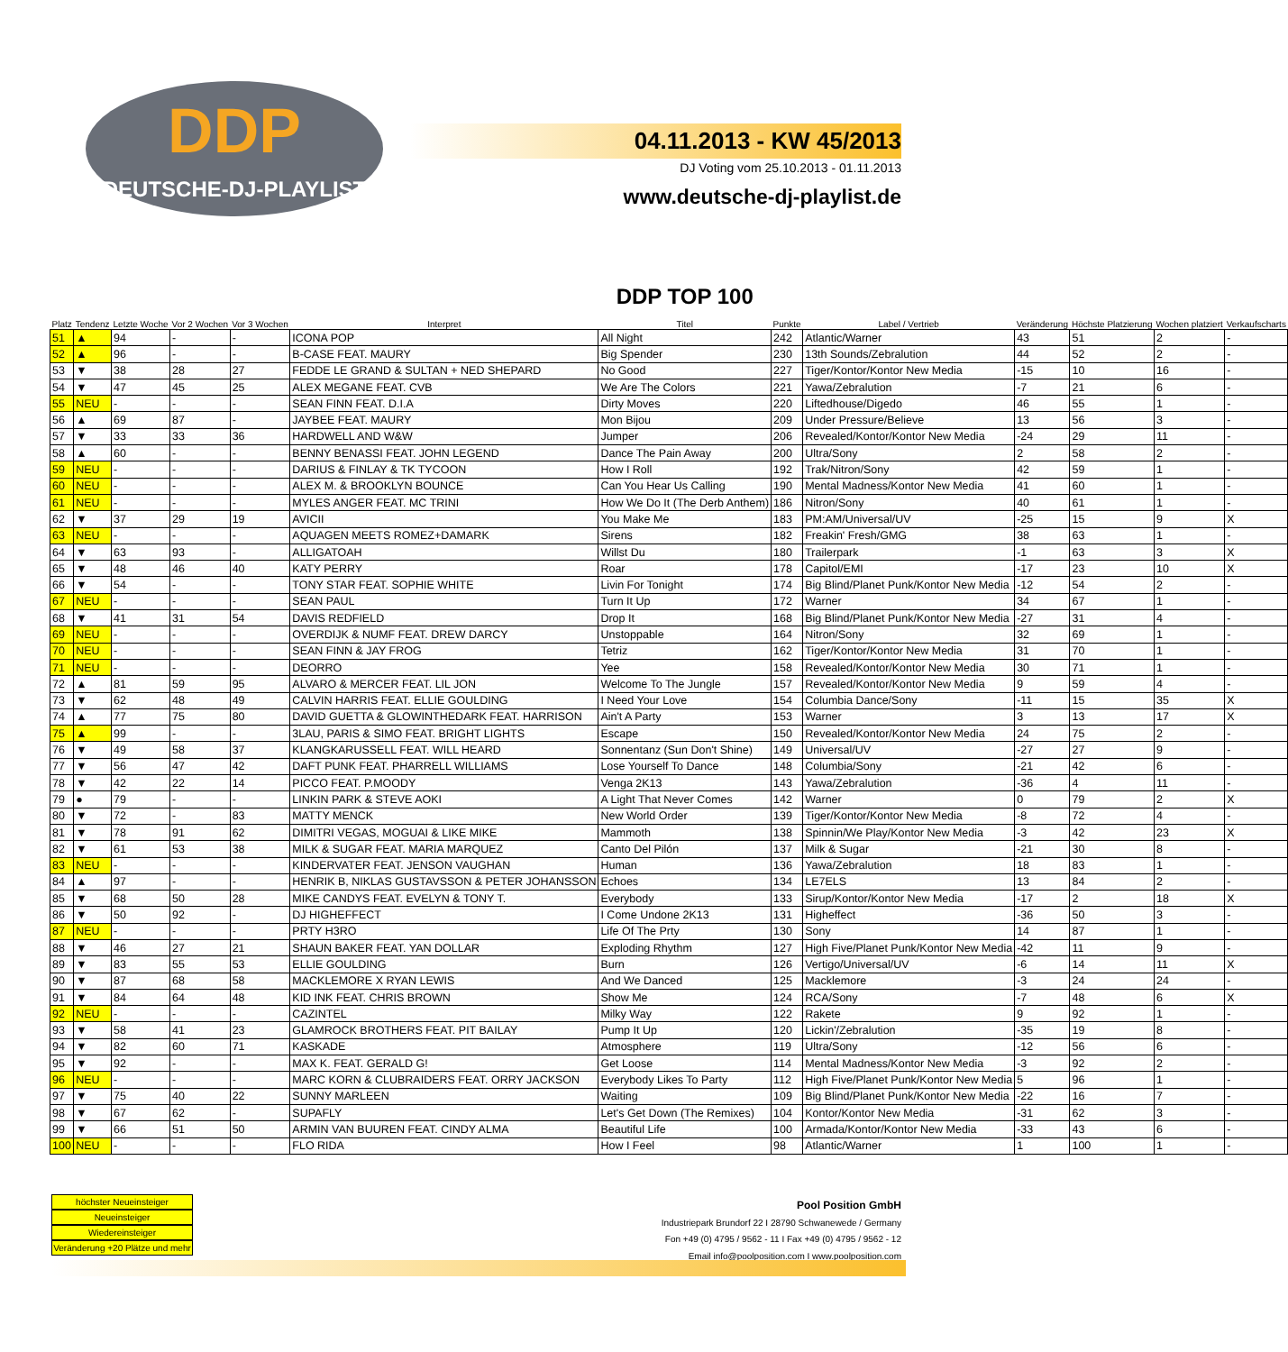DDP
DEUTSCHE-DJ-PLAYLIST
04.11.2013 - KW 45/2013
DJ Voting vom 25.10.2013 - 01.11.2013
www.deutsche-dj-playlist.de
| Platz | Tendenz | Letzte Woche | Vor 2 Wochen | Vor 3 Wochen | Interpret | DDP TOP 100 Titel | Punkte | Label / Vertrieb | Veränderung | Höchste Platzierung | Wochen platziert | Verkaufscharts |
| --- | --- | --- | --- | --- | --- | --- | --- | --- | --- | --- | --- | --- |
| 51 | ▲ | 94 | - | - | ICONA POP | All Night | 242 | Atlantic/Warner | 43 | 51 | 2 | - |
| 52 | ▲ | 96 | - | - | B-CASE FEAT. MAURY | Big Spender | 230 | 13th Sounds/Zebralution | 44 | 52 | 2 | - |
| 53 | ▼ | 38 | 28 | 27 | FEDDE LE GRAND & SULTAN + NED SHEPARD | No Good | 227 | Tiger/Kontor/Kontor New Media | -15 | 10 | 16 | - |
| 54 | ▼ | 47 | 45 | 25 | ALEX MEGANE FEAT. CVB | We Are The Colors | 221 | Yawa/Zebralution | -7 | 21 | 6 | - |
| 55 | NEU | - | - | - | SEAN FINN FEAT. D.I.A | Dirty Moves | 220 | Liftedhouse/Digedo | 46 | 55 | 1 | - |
| 56 | ▲ | 69 | 87 | - | JAYBEE FEAT. MAURY | Mon Bijou | 209 | Under Pressure/Believe | 13 | 56 | 3 | - |
| 57 | ▼ | 33 | 33 | 36 | HARDWELL AND W&W | Jumper | 206 | Revealed/Kontor/Kontor New Media | -24 | 29 | 11 | - |
| 58 | ▲ | 60 | - | - | BENNY BENASSI FEAT. JOHN LEGEND | Dance The Pain Away | 200 | Ultra/Sony | 2 | 58 | 2 | - |
| 59 | NEU | - | - | - | DARIUS & FINLAY & TK TYCOON | How I Roll | 192 | Trak/Nitron/Sony | 42 | 59 | 1 | - |
| 60 | NEU | - | - | - | ALEX M. & BROOKLYN BOUNCE | Can You Hear Us Calling | 190 | Mental Madness/Kontor New Media | 41 | 60 | 1 | - |
| 61 | NEU | - | - | - | MYLES ANGER FEAT. MC TRINI | How We Do It (The Derb Anthem) | 186 | Nitron/Sony | 40 | 61 | 1 | - |
| 62 | ▼ | 37 | 29 | 19 | AVICII | You Make Me | 183 | PM:AM/Universal/UV | -25 | 15 | 9 | X |
| 63 | NEU | - | - | - | AQUAGEN MEETS ROMEZ+DAMARK | Sirens | 182 | Freakin' Fresh/GMG | 38 | 63 | 1 | - |
| 64 | ▼ | 63 | 93 | - | ALLIGATOAH | Willst Du | 180 | Trailerpark | -1 | 63 | 3 | X |
| 65 | ▼ | 48 | 46 | 40 | KATY PERRY | Roar | 178 | Capitol/EMI | -17 | 23 | 10 | X |
| 66 | ▼ | 54 | - | - | TONY STAR FEAT. SOPHIE WHITE | Livin For Tonight | 174 | Big Blind/Planet Punk/Kontor New Media | -12 | 54 | 2 | - |
| 67 | NEU | - | - | - | SEAN PAUL | Turn It Up | 172 | Warner | 34 | 67 | 1 | - |
| 68 | ▼ | 41 | 31 | 54 | DAVIS REDFIELD | Drop It | 168 | Big Blind/Planet Punk/Kontor New Media | -27 | 31 | 4 | - |
| 69 | NEU | - | - | - | OVERDIJK & NUMF FEAT. DREW DARCY | Unstoppable | 164 | Nitron/Sony | 32 | 69 | 1 | - |
| 70 | NEU | - | - | - | SEAN FINN & JAY FROG | Tetriz | 162 | Tiger/Kontor/Kontor New Media | 31 | 70 | 1 | - |
| 71 | NEU | - | - | - | DEORRO | Yee | 158 | Revealed/Kontor/Kontor New Media | 30 | 71 | 1 | - |
| 72 | ▲ | 81 | 59 | 95 | ALVARO & MERCER FEAT. LIL JON | Welcome To The Jungle | 157 | Revealed/Kontor/Kontor New Media | 9 | 59 | 4 | - |
| 73 | ▼ | 62 | 48 | 49 | CALVIN HARRIS FEAT. ELLIE GOULDING | I Need Your Love | 154 | Columbia Dance/Sony | -11 | 15 | 35 | X |
| 74 | ▲ | 77 | 75 | 80 | DAVID GUETTA & GLOWINTHEDARK FEAT. HARRISON | Ain't A Party | 153 | Warner | 3 | 13 | 17 | X |
| 75 | ▲ | 99 | - | - | 3LAU, PARIS & SIMO FEAT. BRIGHT LIGHTS | Escape | 150 | Revealed/Kontor/Kontor New Media | 24 | 75 | 2 | - |
| 76 | ▼ | 49 | 58 | 37 | KLANGKARUSSELL FEAT. WILL HEARD | Sonnentanz (Sun Don't Shine) | 149 | Universal/UV | -27 | 27 | 9 | - |
| 77 | ▼ | 56 | 47 | 42 | DAFT PUNK FEAT. PHARRELL WILLIAMS | Lose Yourself To Dance | 148 | Columbia/Sony | -21 | 42 | 6 | - |
| 78 | ▼ | 42 | 22 | 14 | PICCO FEAT. P.MOODY | Venga 2K13 | 143 | Yawa/Zebralution | -36 | 4 | 11 | - |
| 79 | ● | 79 | - | - | LINKIN PARK & STEVE AOKI | A Light That Never Comes | 142 | Warner | 0 | 79 | 2 | X |
| 80 | ▼ | 72 | - | 83 | MATTY MENCK | New World Order | 139 | Tiger/Kontor/Kontor New Media | -8 | 72 | 4 | - |
| 81 | ▼ | 78 | 91 | 62 | DIMITRI VEGAS, MOGUAI & LIKE MIKE | Mammoth | 138 | Spinnin/We Play/Kontor New Media | -3 | 42 | 23 | X |
| 82 | ▼ | 61 | 53 | 38 | MILK & SUGAR FEAT. MARIA MARQUEZ | Canto Del Pilón | 137 | Milk & Sugar | -21 | 30 | 8 | - |
| 83 | NEU | - | - | - | KINDERVATER FEAT. JENSON VAUGHAN | Human | 136 | Yawa/Zebralution | 18 | 83 | 1 | - |
| 84 | ▲ | 97 | - | - | HENRIK B, NIKLAS GUSTAVSSON & PETER JOHANSSON | Echoes | 134 | LE7ELS | 13 | 84 | 2 | - |
| 85 | ▼ | 68 | 50 | 28 | MIKE CANDYS FEAT. EVELYN & TONY T. | Everybody | 133 | Sirup/Kontor/Kontor New Media | -17 | 2 | 18 | X |
| 86 | ▼ | 50 | 92 | - | DJ HIGHEFFECT | I Come Undone 2K13 | 131 | Higheffect | -36 | 50 | 3 | - |
| 87 | NEU | - | - | - | PRTY H3RO | Life Of The Prty | 130 | Sony | 14 | 87 | 1 | - |
| 88 | ▼ | 46 | 27 | 21 | SHAUN BAKER FEAT. YAN DOLLAR | Exploding Rhythm | 127 | High Five/Planet Punk/Kontor New Media | -42 | 11 | 9 | - |
| 89 | ▼ | 83 | 55 | 53 | ELLIE GOULDING | Burn | 126 | Vertigo/Universal/UV | -6 | 14 | 11 | X |
| 90 | ▼ | 87 | 68 | 58 | MACKLEMORE X RYAN LEWIS | And We Danced | 125 | Macklemore | -3 | 24 | 24 | - |
| 91 | ▼ | 84 | 64 | 48 | KID INK FEAT. CHRIS BROWN | Show Me | 124 | RCA/Sony | -7 | 48 | 6 | X |
| 92 | NEU | - | - | - | CAZINTEL | Milky Way | 122 | Rakete | 9 | 92 | 1 | - |
| 93 | ▼ | 58 | 41 | 23 | GLAMROCK BROTHERS FEAT. PIT BAILAY | Pump It Up | 120 | Lickin'/Zebralution | -35 | 19 | 8 | - |
| 94 | ▼ | 82 | 60 | 71 | KASKADE | Atmosphere | 119 | Ultra/Sony | -12 | 56 | 6 | - |
| 95 | ▼ | 92 | - | - | MAX K. FEAT. GERALD G! | Get Loose | 114 | Mental Madness/Kontor New Media | -3 | 92 | 2 | - |
| 96 | NEU | - | - | - | MARC KORN & CLUBRAIDERS FEAT. ORRY JACKSON | Everybody Likes To Party | 112 | High Five/Planet Punk/Kontor New Media | 5 | 96 | 1 | - |
| 97 | ▼ | 75 | 40 | 22 | SUNNY MARLEEN | Waiting | 109 | Big Blind/Planet Punk/Kontor New Media | -22 | 16 | 7 | - |
| 98 | ▼ | 67 | 62 | - | SUPAFLY | Let's Get Down (The Remixes) | 104 | Kontor/Kontor New Media | -31 | 62 | 3 | - |
| 99 | ▼ | 66 | 51 | 50 | ARMIN VAN BUUREN FEAT. CINDY ALMA | Beautiful Life | 100 | Armada/Kontor/Kontor New Media | -33 | 43 | 6 | - |
| 100 | NEU | - | - | - | FLO RIDA | How I Feel | 98 | Atlantic/Warner | 1 | 100 | 1 | - |
höchster Neueinsteiger
Neueinsteiger
Wiedereinsteiger
Veränderung +20 Plätze und mehr
Pool Position GmbH
Industriepark Brundorf 22 I 28790 Schwanewede / Germany
Fon +49 (0) 4795 / 9562 - 11 I Fax +49 (0) 4795 / 9562 - 12
Email info@poolposition.com I www.poolposition.com